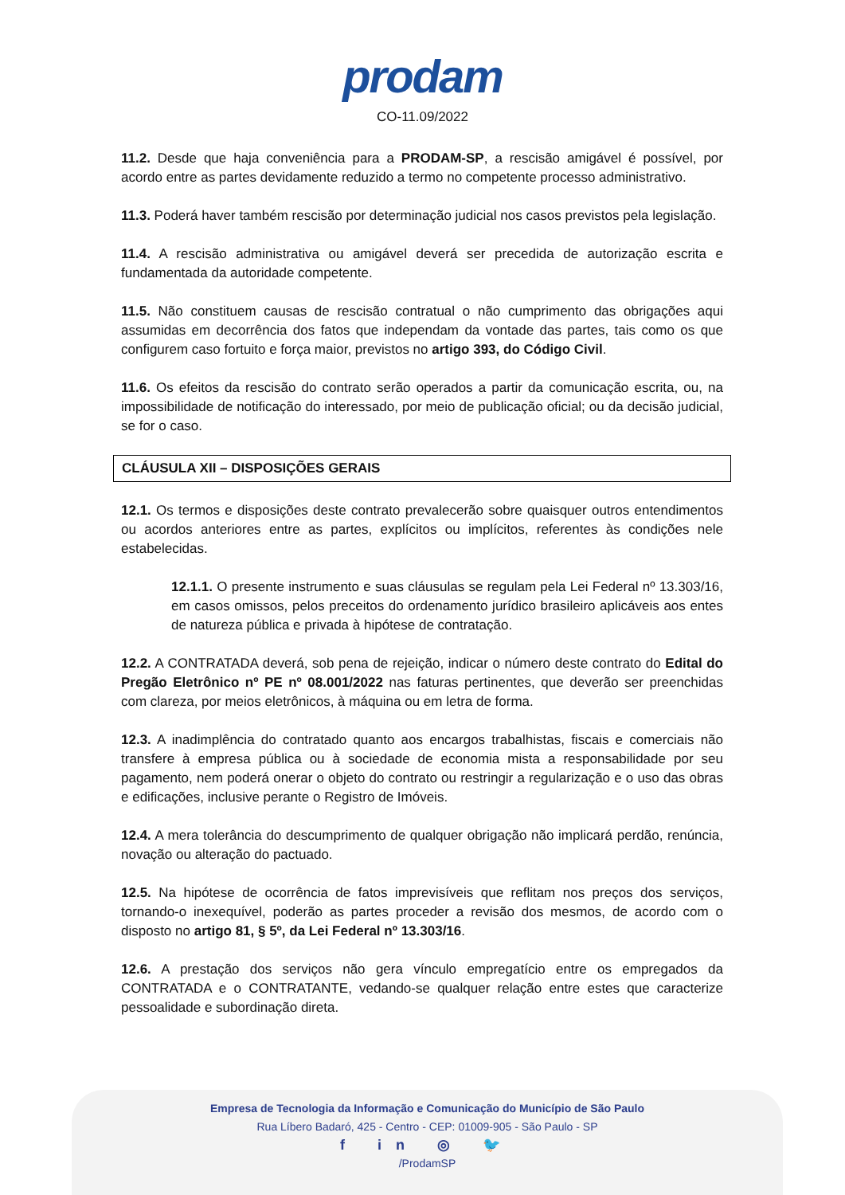prodam
CO-11.09/2022
11.2. Desde que haja conveniência para a PRODAM-SP, a rescisão amigável é possível, por acordo entre as partes devidamente reduzido a termo no competente processo administrativo.
11.3. Poderá haver também rescisão por determinação judicial nos casos previstos pela legislação.
11.4. A rescisão administrativa ou amigável deverá ser precedida de autorização escrita e fundamentada da autoridade competente.
11.5. Não constituem causas de rescisão contratual o não cumprimento das obrigações aqui assumidas em decorrência dos fatos que independam da vontade das partes, tais como os que configurem caso fortuito e força maior, previstos no artigo 393, do Código Civil.
11.6. Os efeitos da rescisão do contrato serão operados a partir da comunicação escrita, ou, na impossibilidade de notificação do interessado, por meio de publicação oficial; ou da decisão judicial, se for o caso.
CLÁUSULA XII – DISPOSIÇÕES GERAIS
12.1. Os termos e disposições deste contrato prevalecerão sobre quaisquer outros entendimentos ou acordos anteriores entre as partes, explícitos ou implícitos, referentes às condições nele estabelecidas.
12.1.1. O presente instrumento e suas cláusulas se regulam pela Lei Federal nº 13.303/16, em casos omissos, pelos preceitos do ordenamento jurídico brasileiro aplicáveis aos entes de natureza pública e privada à hipótese de contratação.
12.2. A CONTRATADA deverá, sob pena de rejeição, indicar o número deste contrato do Edital do Pregão Eletrônico nº PE nº 08.001/2022 nas faturas pertinentes, que deverão ser preenchidas com clareza, por meios eletrônicos, à máquina ou em letra de forma.
12.3. A inadimplência do contratado quanto aos encargos trabalhistas, fiscais e comerciais não transfere à empresa pública ou à sociedade de economia mista a responsabilidade por seu pagamento, nem poderá onerar o objeto do contrato ou restringir a regularização e o uso das obras e edificações, inclusive perante o Registro de Imóveis.
12.4. A mera tolerância do descumprimento de qualquer obrigação não implicará perdão, renúncia, novação ou alteração do pactuado.
12.5. Na hipótese de ocorrência de fatos imprevisíveis que reflitam nos preços dos serviços, tornando-o inexequível, poderão as partes proceder a revisão dos mesmos, de acordo com o disposto no artigo 81, § 5º, da Lei Federal nº 13.303/16.
12.6. A prestação dos serviços não gera vínculo empregatício entre os empregados da CONTRATADA e o CONTRATANTE, vedando-se qualquer relação entre estes que caracterize pessoalidade e subordinação direta.
Empresa de Tecnologia da Informação e Comunicação do Município de São Paulo
Rua Líbero Badaró, 425 - Centro - CEP: 01009-905 - São Paulo - SP
f in ◎ 🐦
/ProdamSP